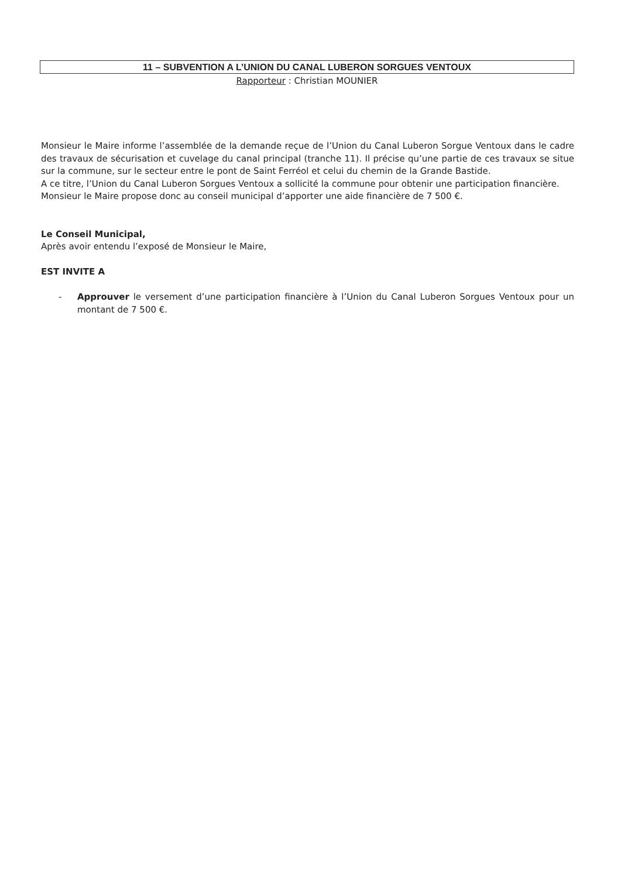11 – SUBVENTION A L’UNION DU CANAL LUBERON SORGUES VENTOUX
Rapporteur : Christian MOUNIER
Monsieur le Maire informe l’assemblée de la demande reçue de l’Union du Canal Luberon Sorgue Ventoux dans le cadre des travaux de sécurisation et cuvelage du canal principal (tranche 11). Il précise qu’une partie de ces travaux se situe sur la commune, sur le secteur entre le pont de Saint Ferréol et celui du chemin de la Grande Bastide.
A ce titre, l’Union du Canal Luberon Sorgues Ventoux a sollicité la commune pour obtenir une participation financière.
Monsieur le Maire propose donc au conseil municipal d’apporter une aide financière de 7 500 €.
Le Conseil Municipal,
Après avoir entendu l’exposé de Monsieur le Maire,
EST INVITE A
- Approuver le versement d’une participation financière à l’Union du Canal Luberon Sorgues Ventoux pour un montant de 7 500 €.